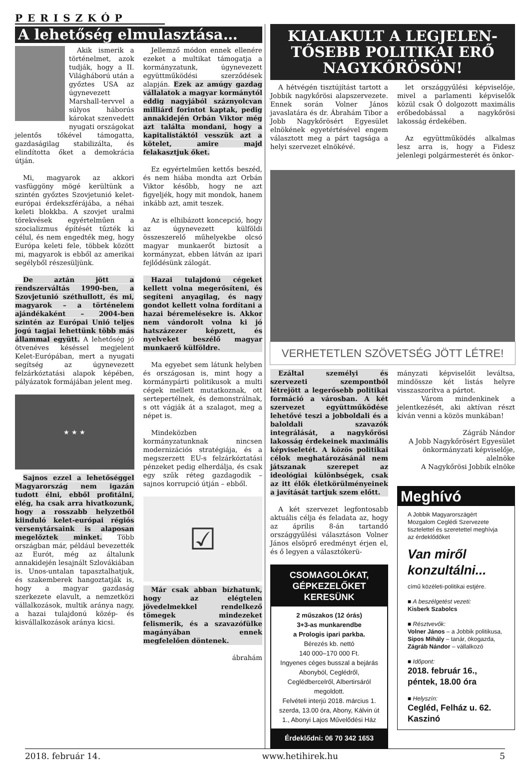PERISZKÓP
A lehetőség elmulasztása…
Akik ismerik a történelmet, azok tudják, hogy a II. Világháború után a győztes USA az úgynevezett Marshall-tervvel a súlyos háborús károkat szenvedett nyugati országokat jelentős tőkével támogatta, gazdaságilag stabilizálta, és elindította őket a demokrácia útján.
Mi, magyarok az akkori vasfüggöny mögé kerültünk a szintén győztes Szovjetunió kelet-európai érdekszférájába, a néhai keleti blokkba. A szovjet uralmi törekvések egyértelműen a szocializmus építését tűzték ki célul, és nem engedték meg, hogy Európa keleti fele, többek között mi, magyarok is ebből az amerikai segélyből részesüljünk.
De aztán jött a rendszerváltás 1990-ben, a Szovjetunió széthullott, és mi, magyarok – a történelem ajándékaként – 2004-ben szintén az Európai Unió teljes jogú tagjai lehettünk több más állammal együtt. A lehetőség jó ötvenéves késéssel megjelent Kelet-Európában, mert a nyugati segítség az úgynevezett felzárkóztatási alapok képében, pályázatok formájában jelent meg.
★ ★ ★
Sajnos ezzel a lehetőséggel Magyarország nem igazán tudott élni, ebből profitálni, elég, ha csak arra hivatkozunk, hogy a rosszabb helyzetből kiinduló kelet-európai régiós versenytársaink is alaposan megelőztek minket. Több országban már, például bevezették az Eurót, még az általunk annakidején lesajnált Szlovákiában is. Unos-untalan tapasztalhatjuk, és szakemberek hangoztatják is, hogy a magyar gazdaság szerkezete elavult, a nemzetközi vállalkozások, multik aránya nagy, a hazai tulajdonú közép- és kisvállalkozások aránya kicsi.
Jellemző módon ennek ellenére ezeket a multikat támogatja a kormányzatunk, úgynevezett együttműködési szerződések alapján. Ezek az amúgy gazdag vállalatok a magyar kormánytól eddig nagyjából száznyolcvan milliárd forintot kaptak, pedig annakidején Orbán Viktor még azt találta mondani, hogy a kapitalistáktól vesszük azt a kötelet, amire majd felakasztjuk őket.
Ez egyértelműen kettős beszéd, és nem hiába mondta azt Orbán Viktor később, hogy ne azt figyeljék, hogy mit mondok, hanem inkább azt, amit teszek.
Az is elhibázott koncepció, hogy az úgynevezett külföldi összeszerelő műhelyekbe olcsó magyar munkaerőt biztosít a kormányzat, ebben látván az ipari fejlődésünk zálogát.
Hazai tulajdonú cégeket kellett volna megerősíteni, és segíteni anyagilag, és nagy gondot kellett volna fordítani a hazai béremelésekre is. Akkor nem vándorolt volna ki jó hatszázezer képzett, és nyelveket beszélő magyar munkaerő külföldre.
Ma egyebet sem látunk helyben és országosan is, mint hogy a kormánypárti politikusok a multi cégek mellett mutatkoznak, ott sertepertélnek, és demonstrálnak, s ott vágják át a szalagot, meg a népet is.
Mindeközben kormányzatunknak nincsen modernizációs stratégiája, és a megszerzett EU-s felzárkóztatási pénzeket pedig elherdálja, és csak egy szűk réteg gazdagodik – sajnos korrupció útján – ebből.
☑
Már csak abban bízhatunk, hogy az elégtelen jövedelmekkel rendelkező tömegek mindezeket felismerik, és a szavazófülke magányában ennek megfelelően döntenek.
ábrahám
KIALAKULT A LEGJELEN-TŐSEBB POLITIKAI ERŐ NAGYKŐRÖSÖN!
A hétvégén tisztújítást tartott a Jobbik nagykőrösi alapszervezete. Ennek során Volner János javaslatára és dr. Ábrahám Tibor a Jobb Nagykőrösért Egyesület elnökének egyetértésével engem választott meg a párt tagsága a helyi szervezet elnökévé.
let országgyűlési képviselője, mivel a parlamenti képviselők közül csak Ő dolgozott maximális erőbedobással a nagykőrösi lakosság érdekében.
Az együttműködés alkalmas lesz arra is, hogy a Fidesz jelenlegi polgármesterét és önkor-
VERHETETLEN SZÖVETSÉG JÖTT LÉTRE!
Ezáltal személyi és szervezeti szempontból létrejött a legerősebb politikai formáció a városban. A két szervezet együttműködése lehetővé teszi a jobboldali és a baloldali szavazók integrálását, a nagykőrösi lakosság érdekeinek maximális képviseletét. A közös politikai célok meghatározásánál nem játszanak szerepet az ideológiai különbségek, csak az itt élők életkörülményeinek a javítását tartjuk szem előtt.
A két szervezet legfontosabb aktuális célja és feladata az, hogy az április 8-án tartandó országgyűlési választáson Volner János elsöprő eredményt érjen el, és ő legyen a választókerü-
CSOMAGOLÓKAT,
GÉPKEZELŐKET
KERESÜNK
2 műszakos (12 órás)
3+3-as munkarendbe
a Prologis ipari parkba.
Bérezés kb. nettó
140 000–170 000 Ft.
Ingyenes céges busszal a bejárás Abonyból, Ceglédről, Ceglédbercelről, Albertirsáról megoldott.
Felvételi interjú 2018. március 1. szerda, 13.00 óra, Abony, Kálvin út 1., Abonyi Lajos Művelődési Ház
Érdeklődni: 06 70 342 1653
mányzati képviselőit leváltsa, mindössze két listás helyre visszaszorítva a pártot.
Várom mindenkinek a jelentkezését, aki aktívan részt kíván venni a közös munkában!
Zágráb Nándor
A Jobb Nagykőrösért Egyesület önkormányzati képviselője, alelnöke
A Nagykőrösi Jobbik elnöke
Meghívó
A Jobbik Magyarországért Mozgalom Ceglédi Szervezete tisztelettel és szeretettel meghívja az érdeklődőket
Van miről konzultálni...
című közéleti-politikai estjére.
■ A beszélgetést vezeti:
Kisberk Szabolcs
■ Résztvevők:
Volner János – a Jobbik politikusa,
Sipos Mihály – tanár, ökogazda,
Zágráb Nándor – vállalkozó
■ Időpont:
2018. február 16.,
péntek, 18.00 óra
■ Helyszín:
Cegléd, Felház u. 62.
Kaszinó
2018. február 14. www.hetihirek.hu 5